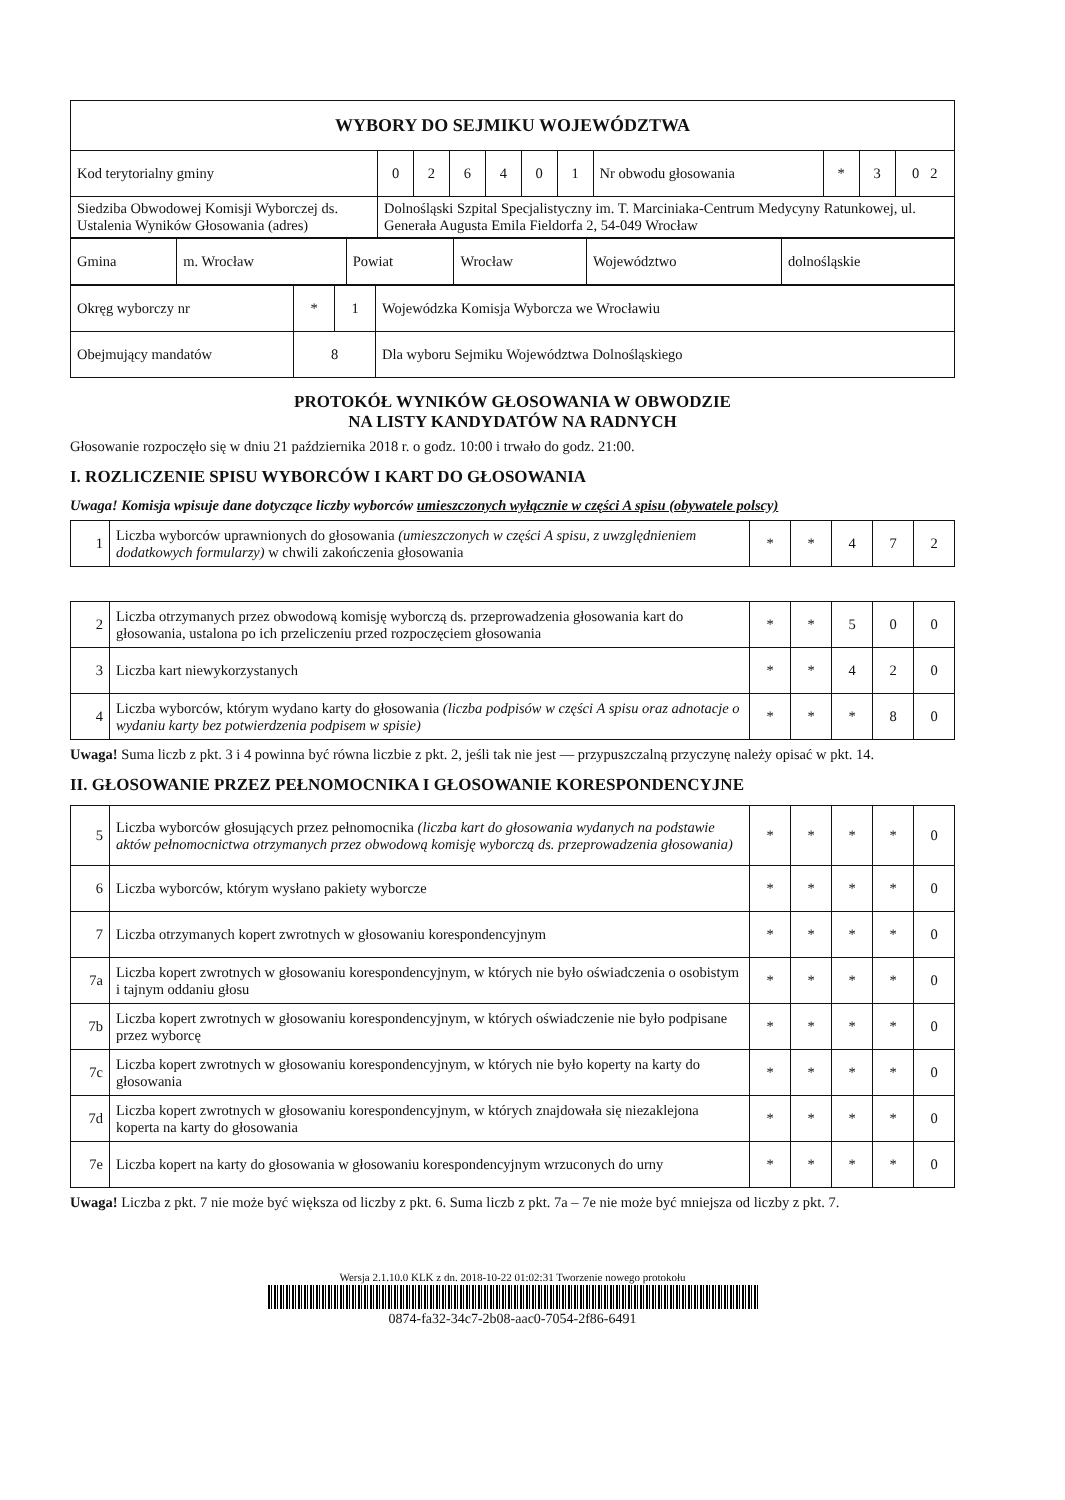| WYBORY DO SEJMIKU WOJEWÓDZTWA | | | | | | | | | | |
| Kod terytorialny gminy | 0 | 2 | 6 | 4 | 0 | 1 | Nr obwodu głosowania | * | 3 | 0 2 |
| Siedziba Obwodowej Komisji Wyborczej ds. Ustalenia Wyników Głosowania (adres) | Dolnośląski Szpital Specjalistyczny im. T. Marciniaka-Centrum Medycyny Ratunkowej, ul. Generała Augusta Emila Fieldorfa 2, 54-049 Wrocław | | | | | | | | | |
| Gmina | m. Wrocław | Powiat | Wrocław | Województwo | dolnośląskie |
| Okręg wyborczy nr | * | 1 | Wojewódzka Komisja Wyborcza we Wrocławiu |
| Obejmujący mandatów | 8 | | Dla wyboru Sejmiku Województwa Dolnośląskiego |
PROTOKÓŁ WYNIKÓW GŁOSOWANIA W OBWODZIE
NA LISTY KANDYDATÓW NA RADNYCH
Głosowanie rozpoczęło się w dniu 21 października 2018 r. o godz. 10:00 i trwało do godz. 21:00.
I. ROZLICZENIE SPISU WYBORCÓW I KART DO GŁOSOWANIA
Uwaga! Komisja wpisuje dane dotyczące liczby wyborców umieszczonych wyłącznie w części A spisu (obywatele polscy)
| 1 | Liczba wyborców uprawnionych do głosowania (umieszczonych w części A spisu, z uwzględnieniem dodatkowych formularzy) w chwili zakończenia głosowania | * | * | 4 | 7 | 2 |
| 2 | Liczba otrzymanych przez obwodową komisję wyborczą ds. przeprowadzenia głosowania kart do głosowania, ustalona po ich przeliczeniu przed rozpoczęciem głosowania | * | * | 5 | 0 | 0 |
| 3 | Liczba kart niewykorzystanych | * | * | 4 | 2 | 0 |
| 4 | Liczba wyborców, którym wydano karty do głosowania (liczba podpisów w części A spisu oraz adnotacje o wydaniu karty bez potwierdzenia podpisem w spisie) | * | * | * | 8 | 0 |
Uwaga! Suma liczb z pkt. 3 i 4 powinna być równa liczbie z pkt. 2, jeśli tak nie jest — przypuszczalną przyczynę należy opisać w pkt. 14.
II. GŁOSOWANIE PRZEZ PEŁNOMOCNIKA I GŁOSOWANIE KORESPONDENCYJNE
| 5 | Liczba wyborców głosujących przez pełnomocnika (liczba kart do głosowania wydanych na podstawie aktów pełnomocnictwa otrzymanych przez obwodową komisję wyborczą ds. przeprowadzenia głosowania) | * | * | * | * | 0 |
| 6 | Liczba wyborców, którym wysłano pakiety wyborcze | * | * | * | * | 0 |
| 7 | Liczba otrzymanych kopert zwrotnych w głosowaniu korespondencyjnym | * | * | * | * | 0 |
| 7a | Liczba kopert zwrotnych w głosowaniu korespondencyjnym, w których nie było oświadczenia o osobistym i tajnym oddaniu głosu | * | * | * | * | 0 |
| 7b | Liczba kopert zwrotnych w głosowaniu korespondencyjnym, w których oświadczenie nie było podpisane przez wyborcę | * | * | * | * | 0 |
| 7c | Liczba kopert zwrotnych w głosowaniu korespondencyjnym, w których nie było koperty na karty do głosowania | * | * | * | * | 0 |
| 7d | Liczba kopert zwrotnych w głosowaniu korespondencyjnym, w których znajdowała się niezaklejona koperta na karty do głosowania | * | * | * | * | 0 |
| 7e | Liczba kopert na karty do głosowania w głosowaniu korespondencyjnym wrzuconych do urny | * | * | * | * | 0 |
Uwaga! Liczba z pkt. 7 nie może być większa od liczby z pkt. 6. Suma liczb z pkt. 7a – 7e nie może być mniejsza od liczby z pkt. 7.
Wersja 2.1.10.0 KLK z dn. 2018-10-22 01:02:31 Tworzenie nowego protokołu
0874-fa32-34c7-2b08-aac0-7054-2f86-6491